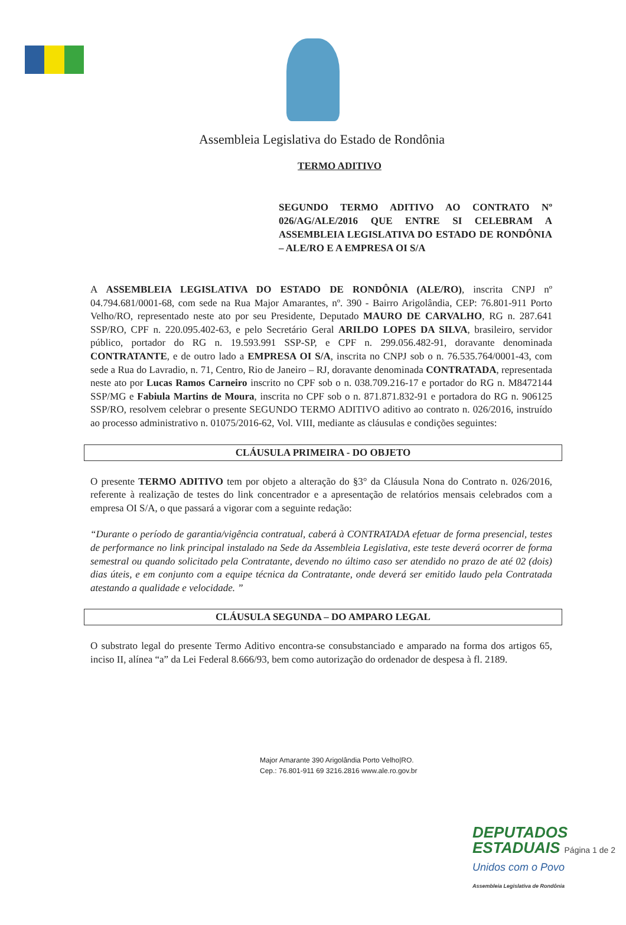Assembleia Legislativa do Estado de Rondônia
TERMO ADITIVO
SEGUNDO TERMO ADITIVO AO CONTRATO Nº 026/AG/ALE/2016 QUE ENTRE SI CELEBRAM A ASSEMBLEIA LEGISLATIVA DO ESTADO DE RONDÔNIA – ALE/RO E A EMPRESA OI S/A
A ASSEMBLEIA LEGISLATIVA DO ESTADO DE RONDÔNIA (ALE/RO), inscrita CNPJ nº 04.794.681/0001-68, com sede na Rua Major Amarantes, nº. 390 - Bairro Arigolândia, CEP: 76.801-911 Porto Velho/RO, representado neste ato por seu Presidente, Deputado MAURO DE CARVALHO, RG n. 287.641 SSP/RO, CPF n. 220.095.402-63, e pelo Secretário Geral ARILDO LOPES DA SILVA, brasileiro, servidor público, portador do RG n. 19.593.991 SSP-SP, e CPF n. 299.056.482-91, doravante denominada CONTRATANTE, e de outro lado a EMPRESA OI S/A, inscrita no CNPJ sob o n. 76.535.764/0001-43, com sede a Rua do Lavradio, n. 71, Centro, Rio de Janeiro – RJ, doravante denominada CONTRATADA, representada neste ato por Lucas Ramos Carneiro inscrito no CPF sob o n. 038.709.216-17 e portador do RG n. M8472144 SSP/MG e Fabiula Martins de Moura, inscrita no CPF sob o n. 871.871.832-91 e portadora do RG n. 906125 SSP/RO, resolvem celebrar o presente SEGUNDO TERMO ADITIVO aditivo ao contrato n. 026/2016, instruído ao processo administrativo n. 01075/2016-62, Vol. VIII, mediante as cláusulas e condições seguintes:
CLÁUSULA PRIMEIRA - DO OBJETO
O presente TERMO ADITIVO tem por objeto a alteração do §3° da Cláusula Nona do Contrato n. 026/2016, referente à realização de testes do link concentrador e a apresentação de relatórios mensais celebrados com a empresa OI S/A, o que passará a vigorar com a seguinte redação:
“Durante o período de garantia/vigência contratual, caberá à CONTRATADA efetuar de forma presencial, testes de performance no link principal instalado na Sede da Assembleia Legislativa, este teste deverá ocorrer de forma semestral ou quando solicitado pela Contratante, devendo no último caso ser atendido no prazo de até 02 (dois) dias úteis, e em conjunto com a equipe técnica da Contratante, onde deverá ser emitido laudo pela Contratada atestando a qualidade e velocidade. ”
CLÁUSULA SEGUNDA – DO AMPARO LEGAL
O substrato legal do presente Termo Aditivo encontra-se consubstanciado e amparado na forma dos artigos 65, inciso II, alínea “a” da Lei Federal 8.666/93, bem como autorização do ordenador de despesa à fl. 2189.
Major Amarante 390 Arigolândia Porto Velho|RO.
Cep.: 76.801-911 69 3216.2816 www.ale.ro.gov.br
DEPUTADOS
ESTADUAIS Página 1 de 2
Unidos com o Povo
Assembleia Legislativa de Rondônia